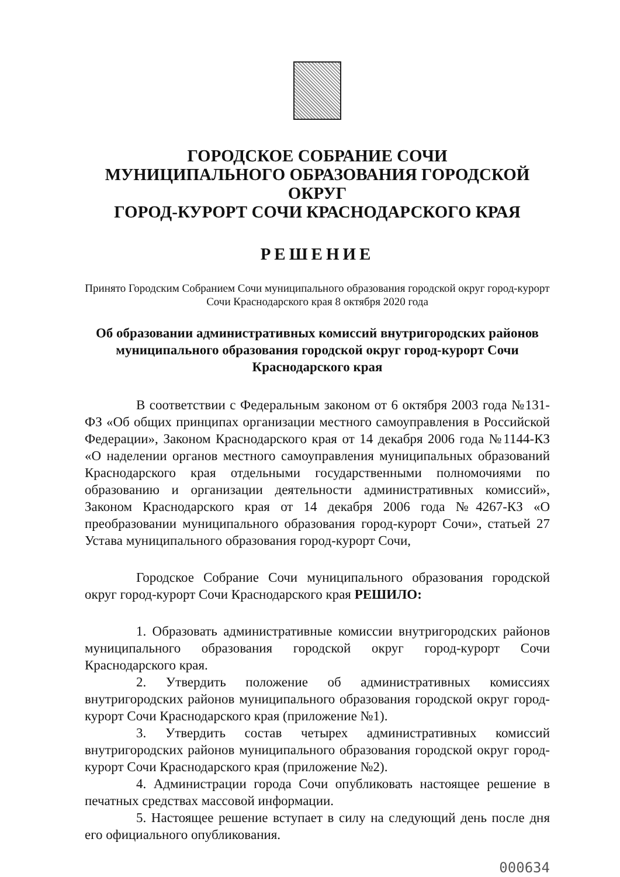ГОРОДСКОЕ СОБРАНИЕ СОЧИ
МУНИЦИПАЛЬНОГО ОБРАЗОВАНИЯ ГОРОДСКОЙ ОКРУГ
ГОРОД-КУРОРТ СОЧИ КРАСНОДАРСКОГО КРАЯ
РЕШЕНИЕ
Принято Городским Собранием Сочи муниципального образования городской округ город-курорт Сочи Краснодарского края 8 октября 2020 года
Об образовании административных комиссий внутригородских районов муниципального образования городской округ город-курорт Сочи Краснодарского края
В соответствии с Федеральным законом от 6 октября 2003 года №131-ФЗ «Об общих принципах организации местного самоуправления в Российской Федерации», Законом Краснодарского края от 14 декабря 2006 года №1144-КЗ «О наделении органов местного самоуправления муниципальных образований Краснодарского края отдельными государственными полномочиями по образованию и организации деятельности административных комиссий», Законом Краснодарского края от 14 декабря 2006 года №4267-КЗ «О преобразовании муниципального образования город-курорт Сочи», статьей 27 Устава муниципального образования город-курорт Сочи,
Городское Собрание Сочи муниципального образования городской округ город-курорт Сочи Краснодарского края РЕШИЛО:
1. Образовать административные комиссии внутригородских районов муниципального образования городской округ город-курорт Сочи Краснодарского края.
2. Утвердить положение об административных комиссиях внутригородских районов муниципального образования городской округ город-курорт Сочи Краснодарского края (приложение №1).
3. Утвердить состав четырех административных комиссий внутригородских районов муниципального образования городской округ город-курорт Сочи Краснодарского края (приложение №2).
4. Администрации города Сочи опубликовать настоящее решение в печатных средствах массовой информации.
5. Настоящее решение вступает в силу на следующий день после дня его официального опубликования.
000634